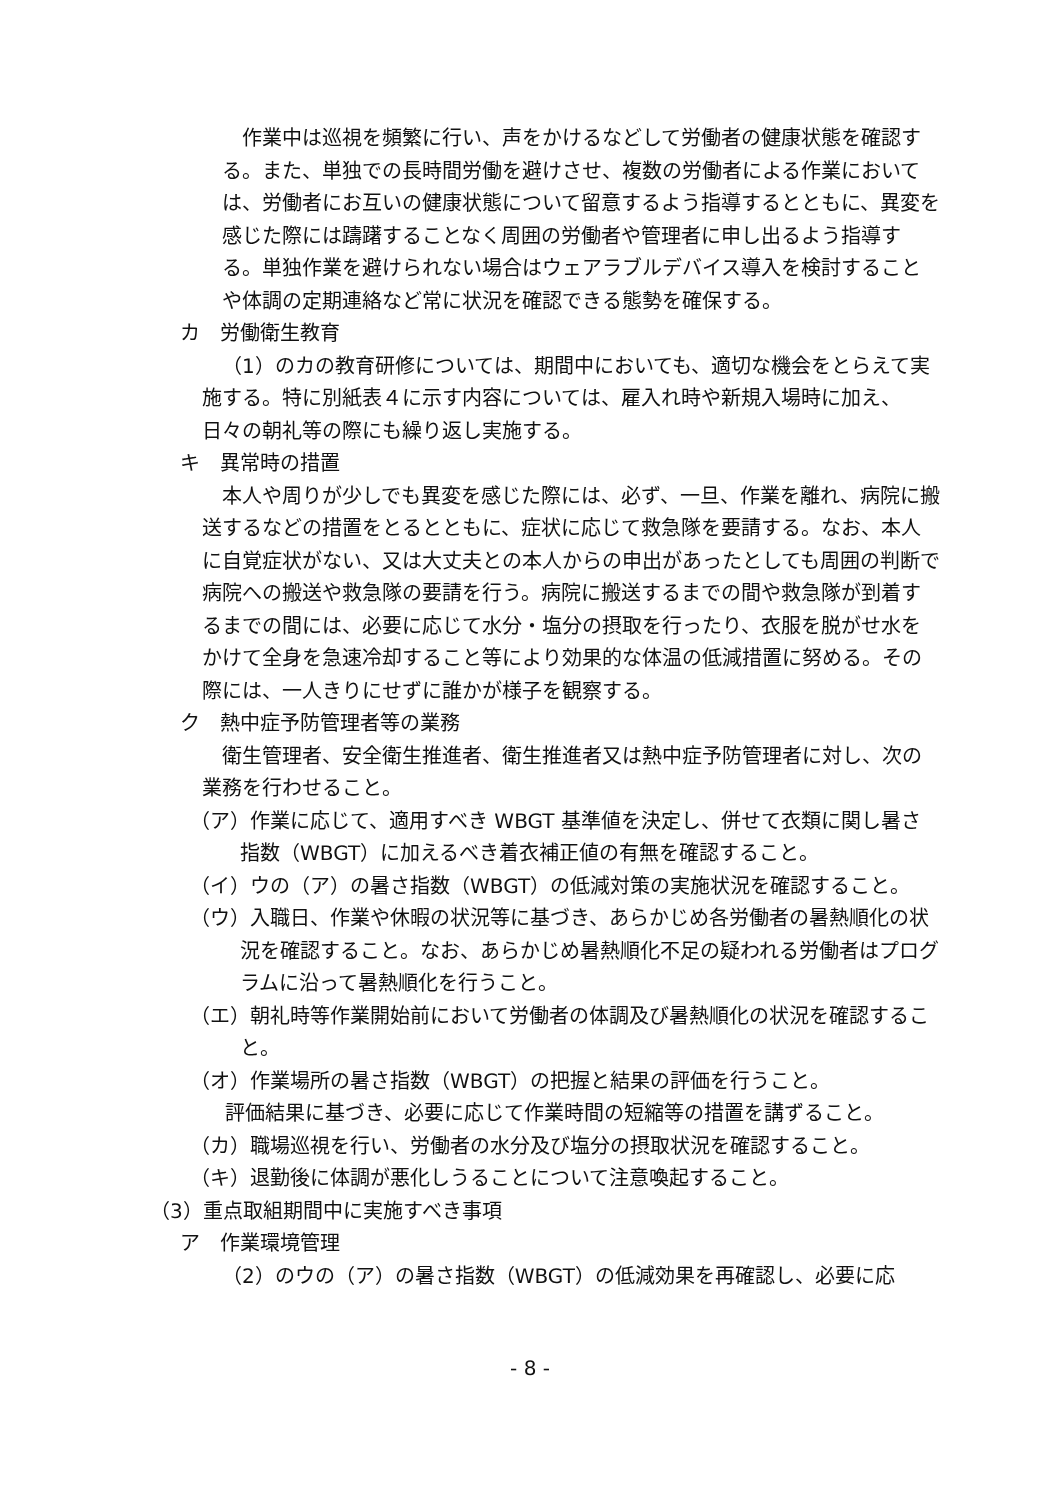作業中は巡視を頻繁に行い、声をかけるなどして労働者の健康状態を確認する。また、単独での長時間労働を避けさせ、複数の労働者による作業においては、労働者にお互いの健康状態について留意するよう指導するとともに、異変を感じた際には躊躇することなく周囲の労働者や管理者に申し出るよう指導する。単独作業を避けられない場合はウェアラブルデバイス導入を検討することや体調の定期連絡など常に状況を確認できる態勢を確保する。
カ　労働衛生教育
（1）のカの教育研修については、期間中においても、適切な機会をとらえて実施する。特に別紙表４に示す内容については、雇入れ時や新規入場時に加え、日々の朝礼等の際にも繰り返し実施する。
キ　異常時の措置
本人や周りが少しでも異変を感じた際には、必ず、一旦、作業を離れ、病院に搬送するなどの措置をとるとともに、症状に応じて救急隊を要請する。なお、本人に自覚症状がない、又は大丈夫との本人からの申出があったとしても周囲の判断で病院への搬送や救急隊の要請を行う。病院に搬送するまでの間や救急隊が到着するまでの間には、必要に応じて水分・塩分の摂取を行ったり、衣服を脱がせ水をかけて全身を急速冷却すること等により効果的な体温の低減措置に努める。その際には、一人きりにせずに誰かが様子を観察する。
ク　熱中症予防管理者等の業務
衛生管理者、安全衛生推進者、衛生推進者又は熱中症予防管理者に対し、次の業務を行わせること。
（ア）作業に応じて、適用すべき WBGT 基準値を決定し、併せて衣類に関し暑さ指数（WBGT）に加えるべき着衣補正値の有無を確認すること。
（イ）ウの（ア）の暑さ指数（WBGT）の低減対策の実施状況を確認すること。
（ウ）入職日、作業や休暇の状況等に基づき、あらかじめ各労働者の暑熱順化の状況を確認すること。なお、あらかじめ暑熱順化不足の疑われる労働者はプログラムに沿って暑熱順化を行うこと。
（エ）朝礼時等作業開始前において労働者の体調及び暑熱順化の状況を確認すること。
（オ）作業場所の暑さ指数（WBGT）の把握と結果の評価を行うこと。
評価結果に基づき、必要に応じて作業時間の短縮等の措置を講ずること。
（カ）職場巡視を行い、労働者の水分及び塩分の摂取状況を確認すること。
（キ）退勤後に体調が悪化しうることについて注意喚起すること。
（3）重点取組期間中に実施すべき事項
ア　作業環境管理
（2）のウの（ア）の暑さ指数（WBGT）の低減効果を再確認し、必要に応
- 8 -